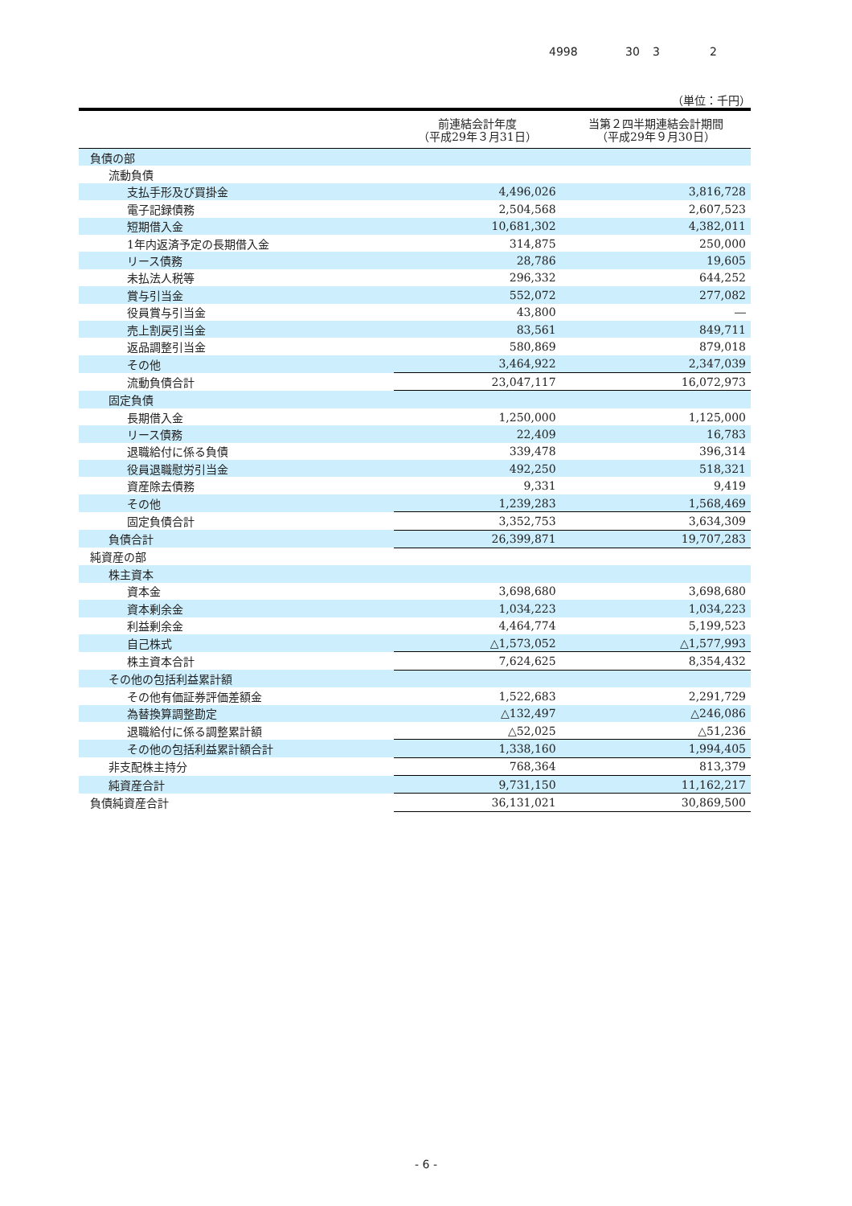4998 30 3 2
（単位：千円）
| | 前連結会計年度 （平成29年３月31日） | 当第２四半期連結会計期間 （平成29年９月30日） |
| --- | --- | --- |
| 負債の部 | | |
| 流動負債 | | |
| 支払手形及び買掛金 | 4,496,026 | 3,816,728 |
| 電子記録債務 | 2,504,568 | 2,607,523 |
| 短期借入金 | 10,681,302 | 4,382,011 |
| 1年内返済予定の長期借入金 | 314,875 | 250,000 |
| リース債務 | 28,786 | 19,605 |
| 未払法人税等 | 296,332 | 644,252 |
| 賞与引当金 | 552,072 | 277,082 |
| 役員賞与引当金 | 43,800 | ― |
| 売上割戻引当金 | 83,561 | 849,711 |
| 返品調整引当金 | 580,869 | 879,018 |
| その他 | 3,464,922 | 2,347,039 |
| 流動負債合計 | 23,047,117 | 16,072,973 |
| 固定負債 | | |
| 長期借入金 | 1,250,000 | 1,125,000 |
| リース債務 | 22,409 | 16,783 |
| 退職給付に係る負債 | 339,478 | 396,314 |
| 役員退職慰労引当金 | 492,250 | 518,321 |
| 資産除去債務 | 9,331 | 9,419 |
| その他 | 1,239,283 | 1,568,469 |
| 固定負債合計 | 3,352,753 | 3,634,309 |
| 負債合計 | 26,399,871 | 19,707,283 |
| 純資産の部 | | |
| 株主資本 | | |
| 資本金 | 3,698,680 | 3,698,680 |
| 資本剰余金 | 1,034,223 | 1,034,223 |
| 利益剰余金 | 4,464,774 | 5,199,523 |
| 自己株式 | △1,573,052 | △1,577,993 |
| 株主資本合計 | 7,624,625 | 8,354,432 |
| その他の包括利益累計額 | | |
| その他有価証券評価差額金 | 1,522,683 | 2,291,729 |
| 為替換算調整勘定 | △132,497 | △246,086 |
| 退職給付に係る調整累計額 | △52,025 | △51,236 |
| その他の包括利益累計額合計 | 1,338,160 | 1,994,405 |
| 非支配株主持分 | 768,364 | 813,379 |
| 純資産合計 | 9,731,150 | 11,162,217 |
| 負債純資産合計 | 36,131,021 | 30,869,500 |
- 6 -